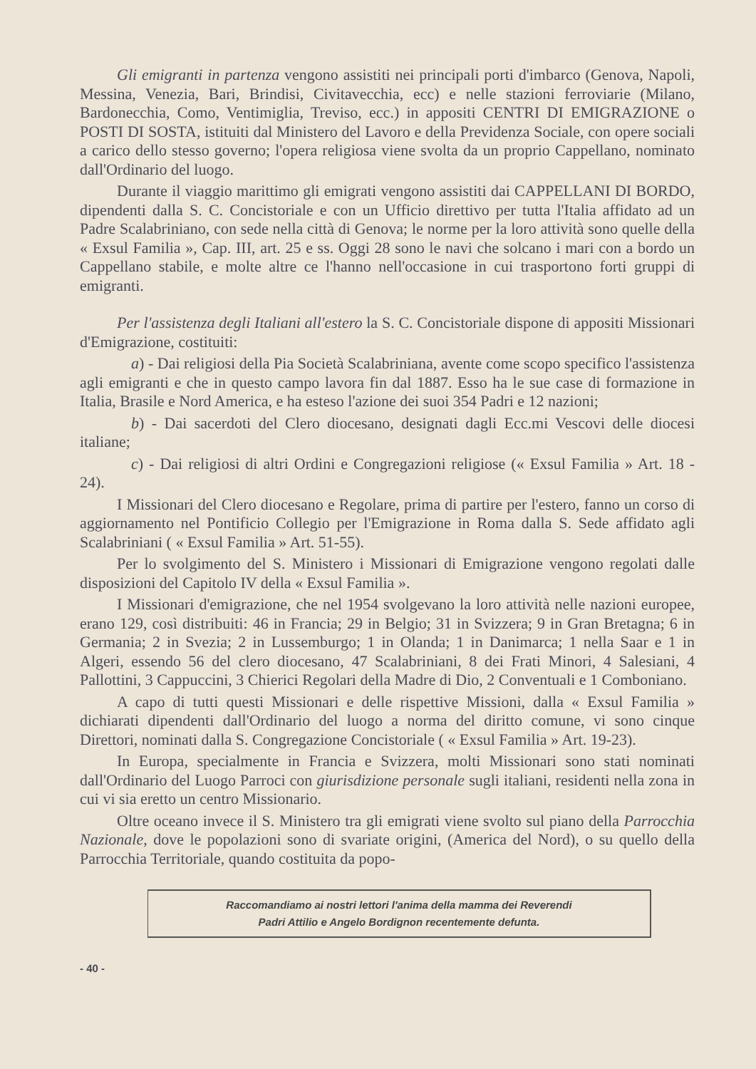Gli emigranti in partenza vengono assistiti nei principali porti d'imbarco (Genova, Napoli, Messina, Venezia, Bari, Brindisi, Civitavecchia, ecc) e nelle stazioni ferroviarie (Milano, Bardonecchia, Como, Ventimiglia, Treviso, ecc.) in appositi CENTRI DI EMIGRAZIONE o POSTI DI SOSTA, istituiti dal Ministero del Lavoro e della Previdenza Sociale, con opere sociali a carico dello stesso governo; l'opera religiosa viene svolta da un proprio Cappellano, nominato dall'Ordinario del luogo.
Durante il viaggio marittimo gli emigrati vengono assistiti dai CAPPELLANI DI BORDO, dipendenti dalla S. C. Concistoriale e con un Ufficio direttivo per tutta l'Italia affidato ad un Padre Scalabriniano, con sede nella città di Genova; le norme per la loro attività sono quelle della « Exsul Familia », Cap. III, art. 25 e ss. Oggi 28 sono le navi che solcano i mari con a bordo un Cappellano stabile, e molte altre ce l'hanno nell'occasione in cui trasportono forti gruppi di emigranti.
Per l'assistenza degli Italiani all'estero la S. C. Concistoriale dispone di appositi Missionari d'Emigrazione, costituiti:
a) - Dai religiosi della Pia Società Scalabriniana, avente come scopo specifico l'assistenza agli emigranti e che in questo campo lavora fin dal 1887. Esso ha le sue case di formazione in Italia, Brasile e Nord America, e ha esteso l'azione dei suoi 354 Padri e 12 nazioni;
b) - Dai sacerdoti del Clero diocesano, designati dagli Ecc.mi Vescovi delle diocesi italiane;
c) - Dai religiosi di altri Ordini e Congregazioni religiose (« Exsul Familia » Art. 18 - 24).
I Missionari del Clero diocesano e Regolare, prima di partire per l'estero, fanno un corso di aggiornamento nel Pontificio Collegio per l'Emigrazione in Roma dalla S. Sede affidato agli Scalabriniani ( « Exsul Familia » Art. 51-55).
Per lo svolgimento del S. Ministero i Missionari di Emigrazione vengono regolati dalle disposizioni del Capitolo IV della « Exsul Familia ».
I Missionari d'emigrazione, che nel 1954 svolgevano la loro attività nelle nazioni europee, erano 129, così distribuiti: 46 in Francia; 29 in Belgio; 31 in Svizzera; 9 in Gran Bretagna; 6 in Germania; 2 in Svezia; 2 in Lussemburgo; 1 in Olanda; 1 in Danimarca; 1 nella Saar e 1 in Algeri, essendo 56 del clero diocesano, 47 Scalabriniani, 8 dei Frati Minori, 4 Salesiani, 4 Pallottini, 3 Cappuccini, 3 Chierici Regolari della Madre di Dio, 2 Conventuali e 1 Comboniano.
A capo di tutti questi Missionari e delle rispettive Missioni, dalla « Exsul Familia » dichiarati dipendenti dall'Ordinario del luogo a norma del diritto comune, vi sono cinque Direttori, nominati dalla S. Congregazione Concistoriale ( « Exsul Familia » Art. 19-23).
In Europa, specialmente in Francia e Svizzera, molti Missionari sono stati nominati dall'Ordinario del Luogo Parroci con giurisdizione personale sugli italiani, residenti nella zona in cui vi sia eretto un centro Missionario.
Oltre oceano invece il S. Ministero tra gli emigrati viene svolto sul piano della Parrocchia Nazionale, dove le popolazioni sono di svariate origini, (America del Nord), o su quello della Parrocchia Territoriale, quando costituita da popo-
Raccomandiamo ai nostri lettori l'anima della mamma dei Reverendi
Padri Attilio e Angelo Bordignon recentemente defunta.
- 40 -